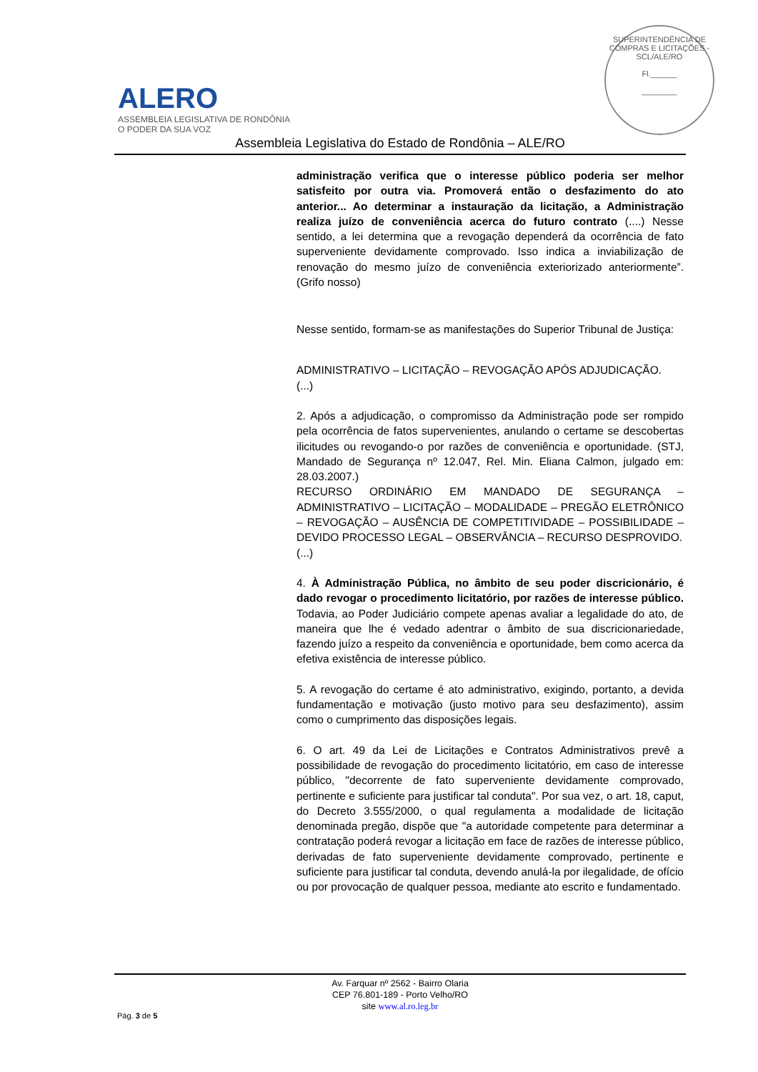ALERO
ASSEMBLEIA LEGISLATIVA DE RONDÔNIA
O PODER DA SUA VOZ
SUPERINTENDÊNCIA DE COMPRAS E LICITAÇÕES - SCL/ALE/RO
Fl.______
________
Assembleia Legislativa do Estado de Rondônia – ALE/RO
administração verifica que o interesse público poderia ser melhor satisfeito por outra via. Promoverá então o desfazimento do ato anterior... Ao determinar a instauração da licitação, a Administração realiza juízo de conveniência acerca do futuro contrato (....) Nesse sentido, a lei determina que a revogação dependerá da ocorrência de fato superveniente devidamente comprovado. Isso indica a inviabilização de renovação do mesmo juízo de conveniência exteriorizado anteriormente”. (Grifo nosso)
Nesse sentido, formam-se as manifestações do Superior Tribunal de Justiça:
ADMINISTRATIVO – LICITAÇÃO – REVOGAÇÃO APÓS ADJUDICAÇÃO.
(...)
2. Após a adjudicação, o compromisso da Administração pode ser rompido pela ocorrência de fatos supervenientes, anulando o certame se descobertas ilicitudes ou revogando-o por razões de conveniência e oportunidade. (STJ, Mandado de Segurança nº 12.047, Rel. Min. Eliana Calmon, julgado em: 28.03.2007.)
RECURSO ORDINÁRIO EM MANDADO DE SEGURANÇA – ADMINISTRATIVO – LICITAÇÃO – MODALIDADE – PREGÃO ELETRÔNICO – REVOGAÇÃO – AUSÊNCIA DE COMPETITIVIDADE – POSSIBILIDADE – DEVIDO PROCESSO LEGAL – OBSERVÂNCIA – RECURSO DESPROVIDO.
(...)
4. À Administração Pública, no âmbito de seu poder discricionário, é dado revogar o procedimento licitatório, por razões de interesse público. Todavia, ao Poder Judiciário compete apenas avaliar a legalidade do ato, de maneira que lhe é vedado adentrar o âmbito de sua discricionariedade, fazendo juízo a respeito da conveniência e oportunidade, bem como acerca da efetiva existência de interesse público.
5. A revogação do certame é ato administrativo, exigindo, portanto, a devida fundamentação e motivação (justo motivo para seu desfazimento), assim como o cumprimento das disposições legais.
6. O art. 49 da Lei de Licitações e Contratos Administrativos prevê a possibilidade de revogação do procedimento licitatório, em caso de interesse público, "decorrente de fato superveniente devidamente comprovado, pertinente e suficiente para justificar tal conduta". Por sua vez, o art. 18, caput, do Decreto 3.555/2000, o qual regulamenta a modalidade de licitação denominada pregão, dispõe que "a autoridade competente para determinar a contratação poderá revogar a licitação em face de razões de interesse público, derivadas de fato superveniente devidamente comprovado, pertinente e suficiente para justificar tal conduta, devendo anulá-la por ilegalidade, de ofício ou por provocação de qualquer pessoa, mediante ato escrito e fundamentado.
Av. Farquar nº 2562 - Bairro Olaria
CEP 76.801-189 - Porto Velho/RO
site www.al.ro.leg.br
Pág. 3 de 5